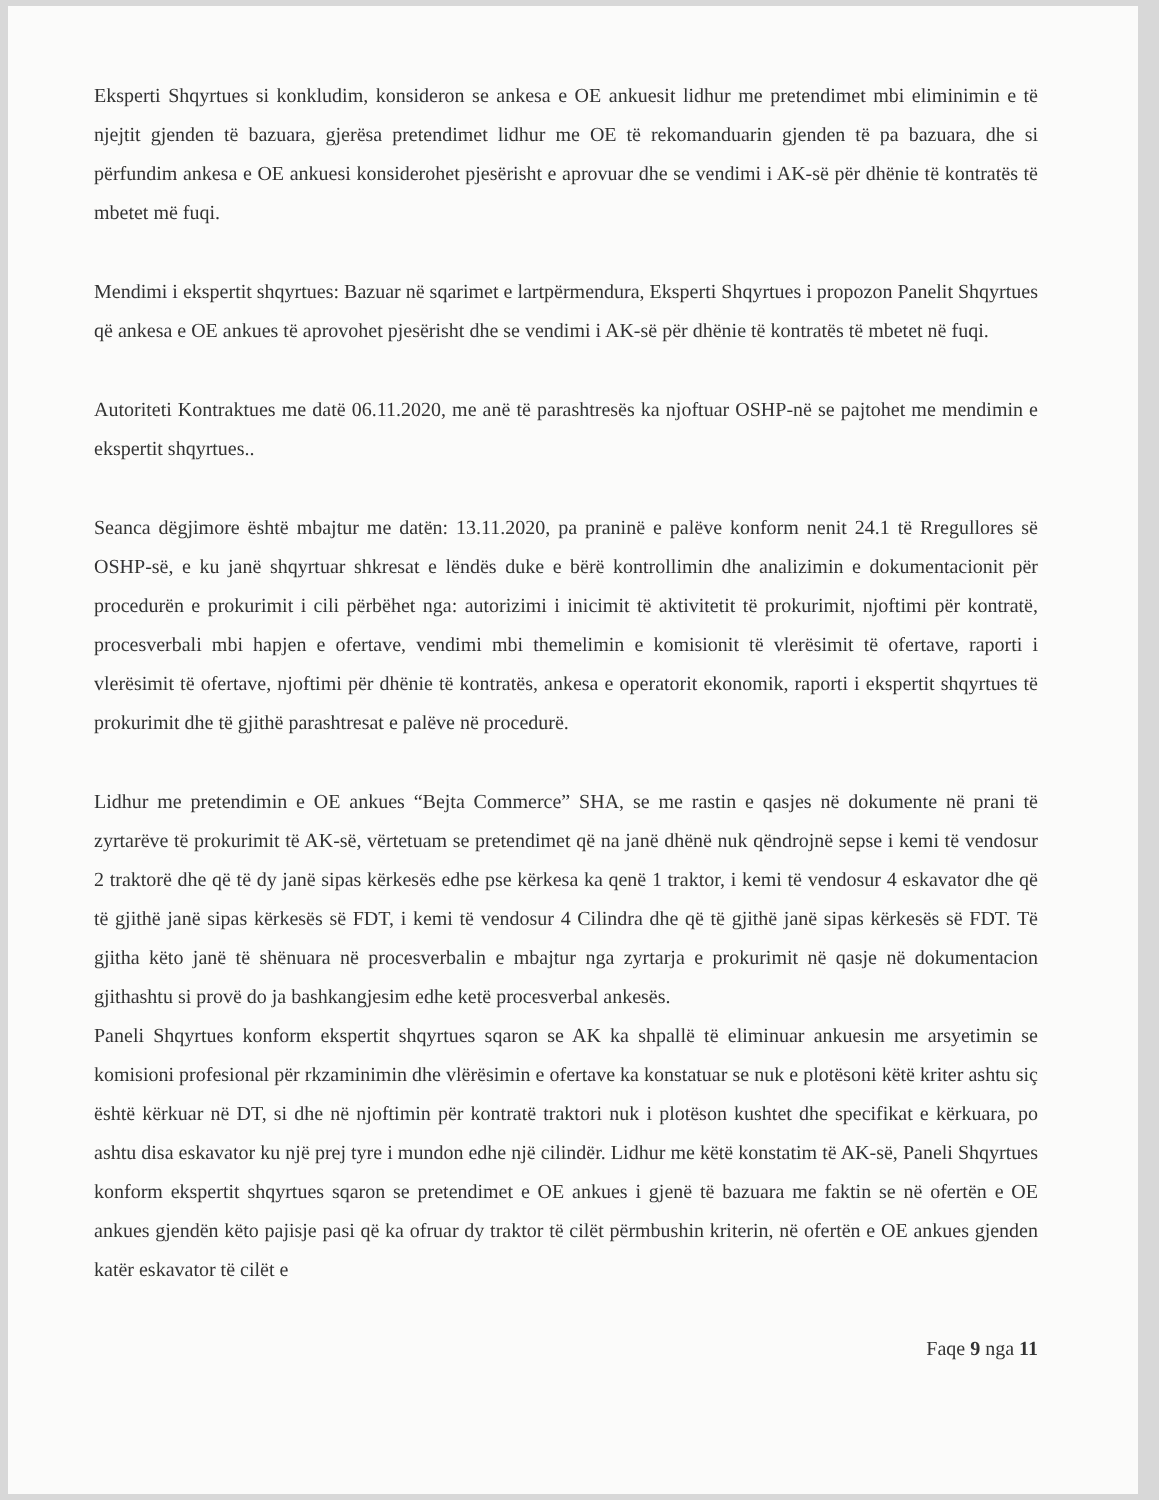Eksperti Shqyrtues si konkludim, konsideron se ankesa e OE ankuesit lidhur me pretendimet mbi eliminimin e të njejtit gjenden të bazuara, gjerësa pretendimet lidhur me OE të rekomanduarin gjenden të pa bazuara, dhe si përfundim ankesa e OE ankuesi konsiderohet pjesërisht e aprovuar dhe se vendimi i AK-së për dhënie të kontratës të mbetet më fuqi.
Mendimi i ekspertit shqyrtues: Bazuar në sqarimet e lartpërmendura, Eksperti Shqyrtues i propozon Panelit Shqyrtues që ankesa e OE ankues të aprovohet pjesërisht dhe se vendimi i AK-së për dhënie të kontratës të mbetet në fuqi.
Autoriteti Kontraktues me datë 06.11.2020, me anë të parashtresës ka njoftuar OSHP-në se pajtohet me mendimin e ekspertit shqyrtues..
Seanca dëgjimore është mbajtur me datën: 13.11.2020, pa praninë e palëve konform nenit 24.1 të Rregullores së OSHP-së, e ku janë shqyrtuar shkresat e lëndës duke e bërë kontrollimin dhe analizimin e dokumentacionit për procedurën e prokurimit i cili përbëhet nga: autorizimi i inicimit të aktivitetit të prokurimit, njoftimi për kontratë, procesverbali mbi hapjen e ofertave, vendimi mbi themelimin e komisionit të vlerësimit të ofertave, raporti i vlerësimit të ofertave, njoftimi për dhënie të kontratës, ankesa e operatorit ekonomik, raporti i ekspertit shqyrtues të prokurimit dhe të gjithë parashtresat e palëve në procedurë.
Lidhur me pretendimin e OE ankues “Bejta Commerce” SHA, se me rastin e qasjes në dokumente në prani të zyrtarëve të prokurimit të AK-së, vërtetuam se pretendimet që na janë dhënë nuk qëndrojnë sepse i kemi të vendosur 2 traktorë dhe që të dy janë sipas kërkesës edhe pse kërkesa ka qenë 1 traktor, i kemi të vendosur 4 eskavator dhe që të gjithë janë sipas kërkesës së FDT, i kemi të vendosur 4 Cilindra dhe që të gjithë janë sipas kërkesës së FDT. Të gjitha këto janë të shënuara në procesverbalin e mbajtur nga zyrtarja e prokurimit në qasje në dokumentacion gjithashtu si provë do ja bashkangjesim edhe ketë procesverbal ankesës.
Paneli Shqyrtues konform ekspertit shqyrtues sqaron se AK ka shpallë të eliminuar ankuesin me arsyetimin se komisioni profesional për rkzaminimin dhe vlërësimin e ofertave ka konstatuar se nuk e plotësoni këtë kriter ashtu siç është kërkuar në DT, si dhe në njoftimin për kontratë traktori nuk i plotëson kushtet dhe specifikat e kërkuara, po ashtu disa eskavator ku një prej tyre i mundon edhe një cilindër. Lidhur me këtë konstatim të AK-së, Paneli Shqyrtues konform ekspertit shqyrtues sqaron se pretendimet e OE ankues i gjenë të bazuara me faktin se në ofertën e OE ankues gjendën këto pajisje pasi që ka ofruar dy traktor të cilët përmbushin kriterin, në ofertën e OE ankues gjenden katër eskavator të cilët e
Faqe 9 nga 11